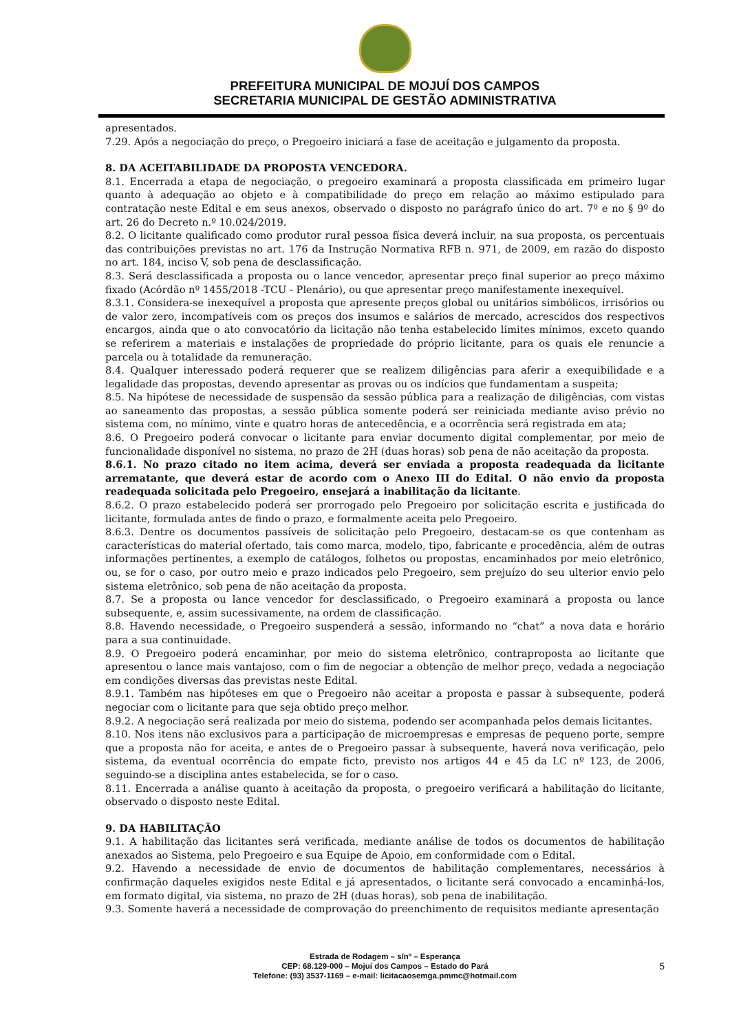PREFEITURA MUNICIPAL DE MOJUÍ DOS CAMPOS
SECRETARIA MUNICIPAL DE GESTÃO ADMINISTRATIVA
apresentados.
7.29. Após a negociação do preço, o Pregoeiro iniciará a fase de aceitação e julgamento da proposta.
8. DA ACEITABILIDADE DA PROPOSTA VENCEDORA.
8.1. Encerrada a etapa de negociação, o pregoeiro examinará a proposta classificada em primeiro lugar quanto à adequação ao objeto e à compatibilidade do preço em relação ao máximo estipulado para contratação neste Edital e em seus anexos, observado o disposto no parágrafo único do art. 7º e no § 9º do art. 26 do Decreto n.º 10.024/2019.
8.2. O licitante qualificado como produtor rural pessoa física deverá incluir, na sua proposta, os percentuais das contribuições previstas no art. 176 da Instrução Normativa RFB n. 971, de 2009, em razão do disposto no art. 184, inciso V, sob pena de desclassificação.
8.3. Será desclassificada a proposta ou o lance vencedor, apresentar preço final superior ao preço máximo fixado (Acórdão nº 1455/2018 -TCU - Plenário), ou que apresentar preço manifestamente inexequível.
8.3.1. Considera-se inexequível a proposta que apresente preços global ou unitários simbólicos, irrisórios ou de valor zero, incompatíveis com os preços dos insumos e salários de mercado, acrescidos dos respectivos encargos, ainda que o ato convocatório da licitação não tenha estabelecido limites mínimos, exceto quando se referirem a materiais e instalações de propriedade do próprio licitante, para os quais ele renuncie a parcela ou à totalidade da remuneração.
8.4. Qualquer interessado poderá requerer que se realizem diligências para aferir a exequibilidade e a legalidade das propostas, devendo apresentar as provas ou os indícios que fundamentam a suspeita;
8.5. Na hipótese de necessidade de suspensão da sessão pública para a realização de diligências, com vistas ao saneamento das propostas, a sessão pública somente poderá ser reiniciada mediante aviso prévio no sistema com, no mínimo, vinte e quatro horas de antecedência, e a ocorrência será registrada em ata;
8.6. O Pregoeiro poderá convocar o licitante para enviar documento digital complementar, por meio de funcionalidade disponível no sistema, no prazo de 2H (duas horas) sob pena de não aceitação da proposta.
8.6.1. No prazo citado no item acima, deverá ser enviada a proposta readequada da licitante arrematante, que deverá estar de acordo com o Anexo III do Edital. O não envio da proposta readequada solicitada pelo Pregoeiro, ensejará a inabilitação da licitante.
8.6.2. O prazo estabelecido poderá ser prorrogado pelo Pregoeiro por solicitação escrita e justificada do licitante, formulada antes de findo o prazo, e formalmente aceita pelo Pregoeiro.
8.6.3. Dentre os documentos passíveis de solicitação pelo Pregoeiro, destacam-se os que contenham as características do material ofertado, tais como marca, modelo, tipo, fabricante e procedência, além de outras informações pertinentes, a exemplo de catálogos, folhetos ou propostas, encaminhados por meio eletrônico, ou, se for o caso, por outro meio e prazo indicados pelo Pregoeiro, sem prejuízo do seu ulterior envio pelo sistema eletrônico, sob pena de não aceitação da proposta.
8.7. Se a proposta ou lance vencedor for desclassificado, o Pregoeiro examinará a proposta ou lance subsequente, e, assim sucessivamente, na ordem de classificação.
8.8. Havendo necessidade, o Pregoeiro suspenderá a sessão, informando no “chat” a nova data e horário para a sua continuidade.
8.9. O Pregoeiro poderá encaminhar, por meio do sistema eletrônico, contraproposta ao licitante que apresentou o lance mais vantajoso, com o fim de negociar a obtenção de melhor preço, vedada a negociação em condições diversas das previstas neste Edital.
8.9.1. Também nas hipóteses em que o Pregoeiro não aceitar a proposta e passar à subsequente, poderá negociar com o licitante para que seja obtido preço melhor.
8.9.2. A negociação será realizada por meio do sistema, podendo ser acompanhada pelos demais licitantes.
8.10. Nos itens não exclusivos para a participação de microempresas e empresas de pequeno porte, sempre que a proposta não for aceita, e antes de o Pregoeiro passar à subsequente, haverá nova verificação, pelo sistema, da eventual ocorrência do empate ficto, previsto nos artigos 44 e 45 da LC nº 123, de 2006, seguindo-se a disciplina antes estabelecida, se for o caso.
8.11. Encerrada a análise quanto à aceitação da proposta, o pregoeiro verificará a habilitação do licitante, observado o disposto neste Edital.
9. DA HABILITAÇÃO
9.1. A habilitação das licitantes será verificada, mediante análise de todos os documentos de habilitação anexados ao Sistema, pelo Pregoeiro e sua Equipe de Apoio, em conformidade com o Edital.
9.2. Havendo a necessidade de envio de documentos de habilitação complementares, necessários à confirmação daqueles exigidos neste Edital e já apresentados, o licitante será convocado a encaminhá-los, em formato digital, via sistema, no prazo de 2H (duas horas), sob pena de inabilitação.
9.3. Somente haverá a necessidade de comprovação do preenchimento de requisitos mediante apresentação
Estrada de Rodagem – s/nº – Esperança
CEP: 68.129-000 – Mojuí dos Campos – Estado do Pará
Telefone: (93) 3537-1169 – e-mail: licitacaosemga.pmmc@hotmail.com
5